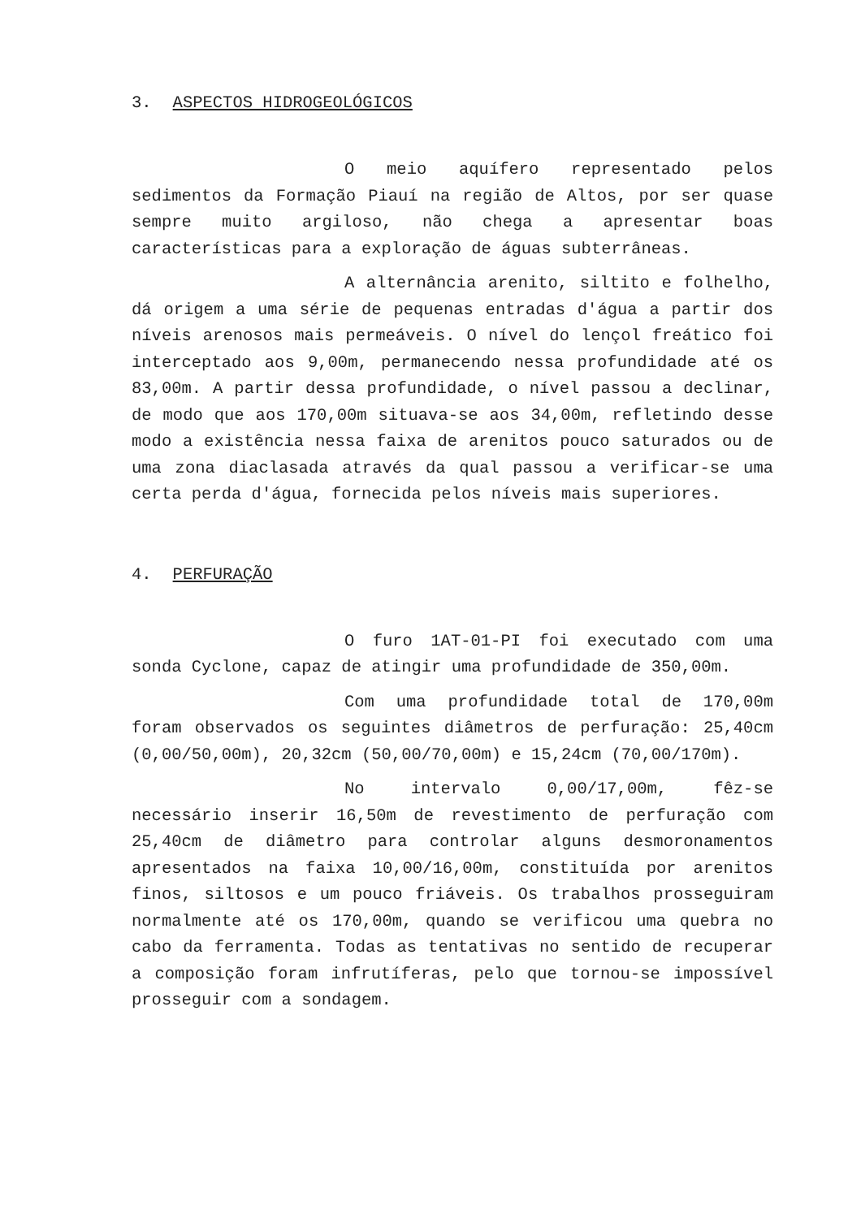3. ASPECTOS HIDROGEOLÓGICOS
O meio aquífero representado pelos sedimentos da Formação Piauí na região de Altos, por ser quase sempre muito argiloso, não chega a apresentar boas características para a exploração de águas subterrâneas.
A alternância arenito, siltito e folhelho, dá origem a uma série de pequenas entradas d'água a partir dos níveis arenosos mais permeáveis. O nível do lençol freático foi interceptado aos 9,00m, permanecendo nessa profundidade até os 83,00m. A partir dessa profundidade, o nível passou a declinar, de modo que aos 170,00m situava-se aos 34,00m, refletindo desse modo a existência nessa faixa de arenitos pouco saturados ou de uma zona diaclasada através da qual passou a verificar-se uma certa perda d'água, fornecida pelos níveis mais superiores.
4. PERFURAÇÃO
O furo 1AT-01-PI foi executado com uma sonda Cyclone, capaz de atingir uma profundidade de 350,00m.
Com uma profundidade total de 170,00m foram observados os seguintes diâmetros de perfuração: 25,40cm (0,00/50,00m), 20,32cm (50,00/70,00m) e 15,24cm (70,00/170m).
No intervalo 0,00/17,00m, fêz-se necessário inserir 16,50m de revestimento de perfuração com 25,40cm de diâmetro para controlar alguns desmoronamentos apresentados na faixa 10,00/16,00m, constituída por arenitos finos, siltosos e um pouco friáveis. Os trabalhos prosseguiram normalmente até os 170,00m, quando se verificou uma quebra no cabo da ferramenta. Todas as tentativas no sentido de recuperar a composição foram infrutíferas, pelo que tornou-se impossível prosseguir com a sondagem.